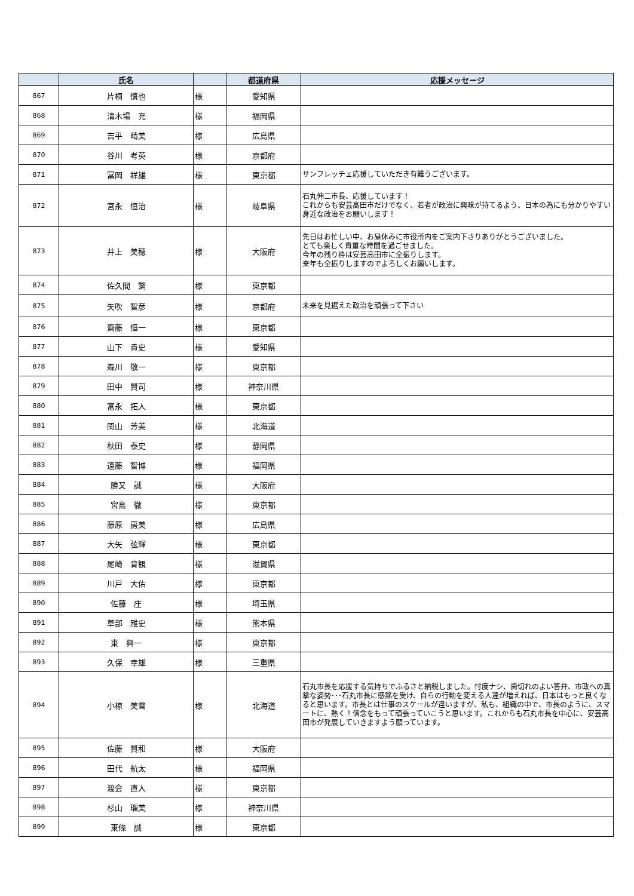| | 氏名 | | 都道府県 | 応援メッセージ |
| --- | --- | --- | --- | --- |
| 867 | 片桐 慎也 | 様 | 愛知県 | |
| 868 | 清木場 充 | 様 | 福岡県 | |
| 869 | 吉平 晴美 | 様 | 広島県 | |
| 870 | 谷川 考英 | 様 | 京都府 | |
| 871 | 冨岡 祥雄 | 様 | 東京都 | サンフレッチェ応援していただき有難うございます。 |
| 872 | 宮永 恒治 | 様 | 岐阜県 | 石丸伸二市長、応援しています！ これからも安芸高田市だけでなく、若者が政治に興味が持てるよう、日本の為にも分かりやすい身近な政治をお願いします！ |
| 873 | 井上 美穂 | 様 | 大阪府 | 先日はお忙しい中、お昼休みに市役所内をご案内下さりありがとうございました。 とても楽しく貴重な時間を過ごせました。 今年の残り枠は安芸高田市に全振りします。 来年も全振りしますのでよろしくお願いします。 |
| 874 | 佐久間 繁 | 様 | 東京都 | |
| 875 | 矢吹 智彦 | 様 | 京都府 | 未来を見据えた政治を頑張って下さい |
| 876 | 齋藤 恒一 | 様 | 東京都 | |
| 877 | 山下 貴史 | 様 | 愛知県 | |
| 878 | 森川 敬一 | 様 | 東京都 | |
| 879 | 田中 賢司 | 様 | 神奈川県 | |
| 880 | 富永 拓人 | 様 | 東京都 | |
| 881 | 関山 芳美 | 様 | 北海道 | |
| 882 | 秋田 泰史 | 様 | 静岡県 | |
| 883 | 遠藤 智博 | 様 | 福岡県 | |
| 884 | 勝又 誠 | 様 | 大阪府 | |
| 885 | 宮島 徹 | 様 | 東京都 | |
| 886 | 藤原 房美 | 様 | 広島県 | |
| 887 | 大矢 弦輝 | 様 | 東京都 | |
| 888 | 尾崎 育観 | 様 | 滋賀県 | |
| 889 | 川戸 大佑 | 様 | 東京都 | |
| 890 | 佐藤 庄 | 様 | 埼玉県 | |
| 891 | 草部 雅史 | 様 | 熊本県 | |
| 892 | 東 興一 | 様 | 東京都 | |
| 893 | 久保 幸雄 | 様 | 三重県 | |
| 894 | 小椋 美雪 | 様 | 北海道 | 石丸市長を応援する気持ちでふるさと納税しました。忖度ナシ、歯切れのよい答弁、市政への真摯な姿勢･･･石丸市長に感銘を受け、自らの行動を変える人達が増えれば、日本はもっと良くなると思います。市長とは仕事のスケールが違いますが、私も、組織の中で、市長のように、スマートに、熱く！信念をもって頑張っていこうと思います。これからも石丸市長を中心に、安芸高田市が発展していきますよう願っています。 |
| 895 | 佐藤 賢和 | 様 | 大阪府 | |
| 896 | 田代 航太 | 様 | 福岡県 | |
| 897 | 渡会 直人 | 様 | 東京都 | |
| 898 | 杉山 瑠美 | 様 | 神奈川県 | |
| 899 | 東條 誠 | 様 | 東京都 | |